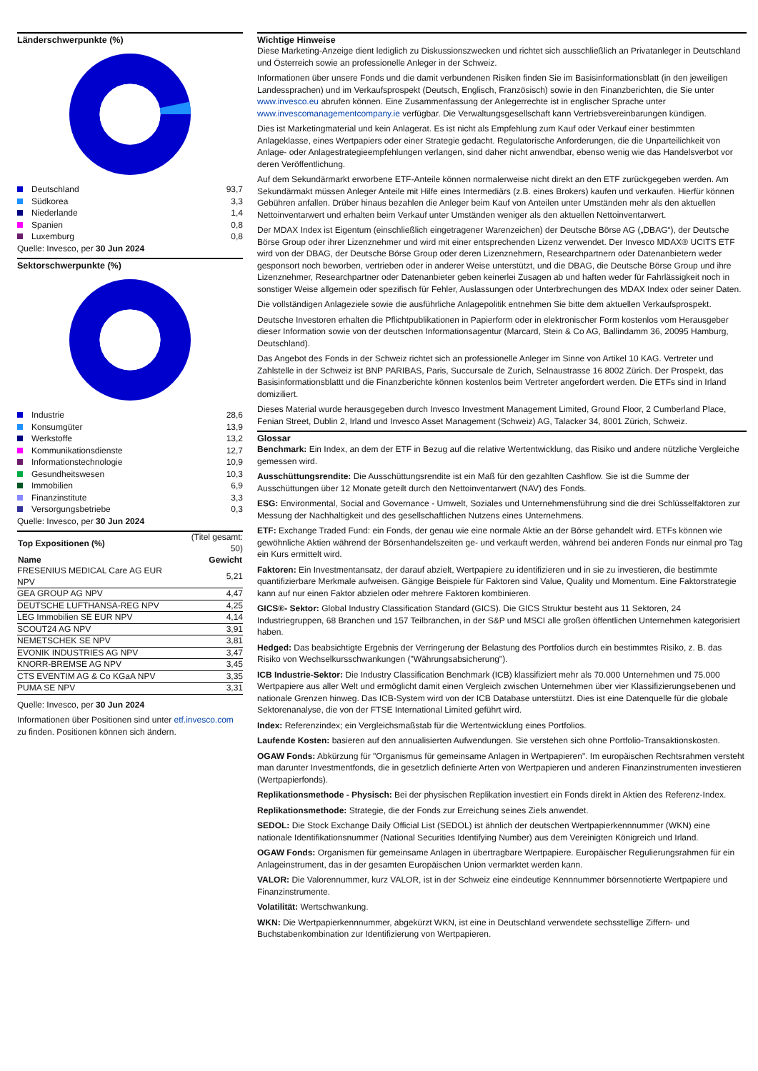Länderschwerpunkte (%)
| Deutschland | 93,7 |
| Südkorea | 3,3 |
| Niederlande | 1,4 |
| Spanien | 0,8 |
| Luxemburg | 0,8 |
Quelle: Invesco, per 30 Jun 2024
Sektorschwerpunkte (%)
| Industrie | 28,6 |
| Konsumgüter | 13,9 |
| Werkstoffe | 13,2 |
| Kommunikationsdienste | 12,7 |
| Informationstechnologie | 10,9 |
| Gesundheitswesen | 10,3 |
| Immobilien | 6,9 |
| Finanzinstitute | 3,3 |
| Versorgungsbetriebe | 0,3 |
Quelle: Invesco, per 30 Jun 2024
| Top Expositionen (%) | (Titel gesamt: 50) |
| Name | Gewicht |
| FRESENIUS MEDICAL Care AG EUR NPV | 5,21 |
| GEA GROUP AG NPV | 4,47 |
| DEUTSCHE LUFTHANSA-REG NPV | 4,25 |
| LEG Immobilien SE EUR NPV | 4,14 |
| SCOUT24 AG NPV | 3,91 |
| NEMETSCHEK SE NPV | 3,81 |
| EVONIK INDUSTRIES AG NPV | 3,47 |
| KNORR-BREMSE AG NPV | 3,45 |
| CTS EVENTIM AG & Co KGaA NPV | 3,35 |
| PUMA SE NPV | 3,31 |
Quelle: Invesco, per 30 Jun 2024
Informationen über Positionen sind unter etf.invesco.com zu finden. Positionen können sich ändern.
Wichtige Hinweise
Diese Marketing-Anzeige dient lediglich zu Diskussionszwecken und richtet sich ausschließlich an Privatanleger in Deutschland und Österreich sowie an professionelle Anleger in der Schweiz.
Informationen über unsere Fonds und die damit verbundenen Risiken finden Sie im Basisinformationsblatt (in den jeweiligen Landessprachen) und im Verkaufsprospekt (Deutsch, Englisch, Französisch) sowie in den Finanzberichten, die Sie unter www.invesco.eu abrufen können. Eine Zusammenfassung der Anlegerrechte ist in englischer Sprache unter www.invescomanagementcompany.ie verfügbar. Die Verwaltungsgesellschaft kann Vertriebsvereinbarungen kündigen.
Dies ist Marketingmaterial und kein Anlagerat. Es ist nicht als Empfehlung zum Kauf oder Verkauf einer bestimmten Anlageklasse, eines Wertpapiers oder einer Strategie gedacht. Regulatorische Anforderungen, die die Unparteilichkeit von Anlage- oder Anlagestrategieempfehlungen verlangen, sind daher nicht anwendbar, ebenso wenig wie das Handelsverbot vor deren Veröffentlichung.
Auf dem Sekundärmarkt erworbene ETF-Anteile können normalerweise nicht direkt an den ETF zurückgegeben werden. Am Sekundärmakt müssen Anleger Anteile mit Hilfe eines Intermediärs (z.B. eines Brokers) kaufen und verkaufen. Hierfür können Gebühren anfallen. Drüber hinaus bezahlen die Anleger beim Kauf von Anteilen unter Umständen mehr als den aktuellen Nettoinventarwert und erhalten beim Verkauf unter Umständen weniger als den aktuellen Nettoinventarwert.
Der MDAX Index ist Eigentum (einschließlich eingetragener Warenzeichen) der Deutsche Börse AG („DBAG“), der Deutsche Börse Group oder ihrer Lizenznehmer und wird mit einer entsprechenden Lizenz verwendet. Der Invesco MDAX® UCITS ETF wird von der DBAG, der Deutsche Börse Group oder deren Lizenznehmern, Researchpartnern oder Datenanbietern weder gesponsort noch beworben, vertrieben oder in anderer Weise unterstützt, und die DBAG, die Deutsche Börse Group und ihre Lizenznehmer, Researchpartner oder Datenanbieter geben keinerlei Zusagen ab und haften weder für Fahrlässigkeit noch in sonstiger Weise allgemein oder spezifisch für Fehler, Auslassungen oder Unterbrechungen des MDAX Index oder seiner Daten.
Die vollständigen Anlageziele sowie die ausführliche Anlagepolitik entnehmen Sie bitte dem aktuellen Verkaufsprospekt.
Deutsche Investoren erhalten die Pflichtpublikationen in Papierform oder in elektronischer Form kostenlos vom Herausgeber dieser Information sowie von der deutschen Informationsagentur (Marcard, Stein & Co AG, Ballindamm 36, 20095 Hamburg, Deutschland).
Das Angebot des Fonds in der Schweiz richtet sich an professionelle Anleger im Sinne von Artikel 10 KAG. Vertreter und Zahlstelle in der Schweiz ist BNP PARIBAS, Paris, Succursale de Zurich, Selnaustrasse 16 8002 Zürich. Der Prospekt, das Basisinformationsblattt und die Finanzberichte können kostenlos beim Vertreter angefordert werden. Die ETFs sind in Irland domiziliert.
Dieses Material wurde herausgegeben durch Invesco Investment Management Limited, Ground Floor, 2 Cumberland Place, Fenian Street, Dublin 2, Irland und Invesco Asset Management (Schweiz) AG, Talacker 34, 8001 Zürich, Schweiz.
Glossar
Benchmark: Ein Index, an dem der ETF in Bezug auf die relative Wertentwicklung, das Risiko und andere nützliche Vergleiche gemessen wird.
Ausschüttungsrendite: Die Ausschüttungsrendite ist ein Maß für den gezahlten Cashflow. Sie ist die Summe der Ausschüttungen über 12 Monate geteilt durch den Nettoinventarwert (NAV) des Fonds.
ESG: Environmental, Social and Governance - Umwelt, Soziales und Unternehmensführung sind die drei Schlüsselfaktoren zur Messung der Nachhaltigkeit und des gesellschaftlichen Nutzens eines Unternehmens.
ETF: Exchange Traded Fund: ein Fonds, der genau wie eine normale Aktie an der Börse gehandelt wird. ETFs können wie gewöhnliche Aktien während der Börsenhandelszeiten ge- und verkauft werden, während bei anderen Fonds nur einmal pro Tag ein Kurs ermittelt wird.
Faktoren: Ein Investmentansatz, der darauf abzielt, Wertpapiere zu identifizieren und in sie zu investieren, die bestimmte quantifizierbare Merkmale aufweisen. Gängige Beispiele für Faktoren sind Value, Quality und Momentum. Eine Faktorstrategie kann auf nur einen Faktor abzielen oder mehrere Faktoren kombinieren.
GICS®- Sektor: Global Industry Classification Standard (GICS). Die GICS Struktur besteht aus 11 Sektoren, 24 Industriegruppen, 68 Branchen und 157 Teilbranchen, in der S&P und MSCI alle großen öffentlichen Unternehmen kategorisiert haben.
Hedged: Das beabsichtigte Ergebnis der Verringerung der Belastung des Portfolios durch ein bestimmtes Risiko, z. B. das Risiko von Wechselkursschwankungen ("Währungsabsicherung").
ICB Industrie-Sektor: Die Industry Classification Benchmark (ICB) klassifiziert mehr als 70.000 Unternehmen und 75.000 Wertpapiere aus aller Welt und ermöglicht damit einen Vergleich zwischen Unternehmen über vier Klassifizierungsebenen und nationale Grenzen hinweg. Das ICB-System wird von der ICB Database unterstützt. Dies ist eine Datenquelle für die globale Sektorenanalyse, die von der FTSE International Limited geführt wird.
Index: Referenzindex; ein Vergleichsmaßstab für die Wertentwicklung eines Portfolios.
Laufende Kosten: basieren auf den annualisierten Aufwendungen. Sie verstehen sich ohne Portfolio-Transaktionskosten.
OGAW Fonds: Abkürzung für "Organismus für gemeinsame Anlagen in Wertpapieren". Im europäischen Rechtsrahmen versteht man darunter Investmentfonds, die in gesetzlich definierte Arten von Wertpapieren und anderen Finanzinstrumenten investieren (Wertpapierfonds).
Replikationsmethode - Physisch: Bei der physischen Replikation investiert ein Fonds direkt in Aktien des Referenz-Index.
Replikationsmethode: Strategie, die der Fonds zur Erreichung seines Ziels anwendet.
SEDOL: Die Stock Exchange Daily Official List (SEDOL) ist ähnlich der deutschen Wertpapierkennnummer (WKN) eine nationale Identifikationsnummer (National Securities Identifying Number) aus dem Vereinigten Königreich und Irland.
OGAW Fonds: Organismen für gemeinsame Anlagen in übertragbare Wertpapiere. Europäischer Regulierungsrahmen für ein Anlageinstrument, das in der gesamten Europäischen Union vermarktet werden kann.
VALOR: Die Valorennummer, kurz VALOR, ist in der Schweiz eine eindeutige Kennnummer börsennotierte Wertpapiere und Finanzinstrumente.
Volatilität: Wertschwankung.
WKN: Die Wertpapierkennnummer, abgekürzt WKN, ist eine in Deutschland verwendete sechsstellige Ziffern- und Buchstabenkombination zur Identifizierung von Wertpapieren.